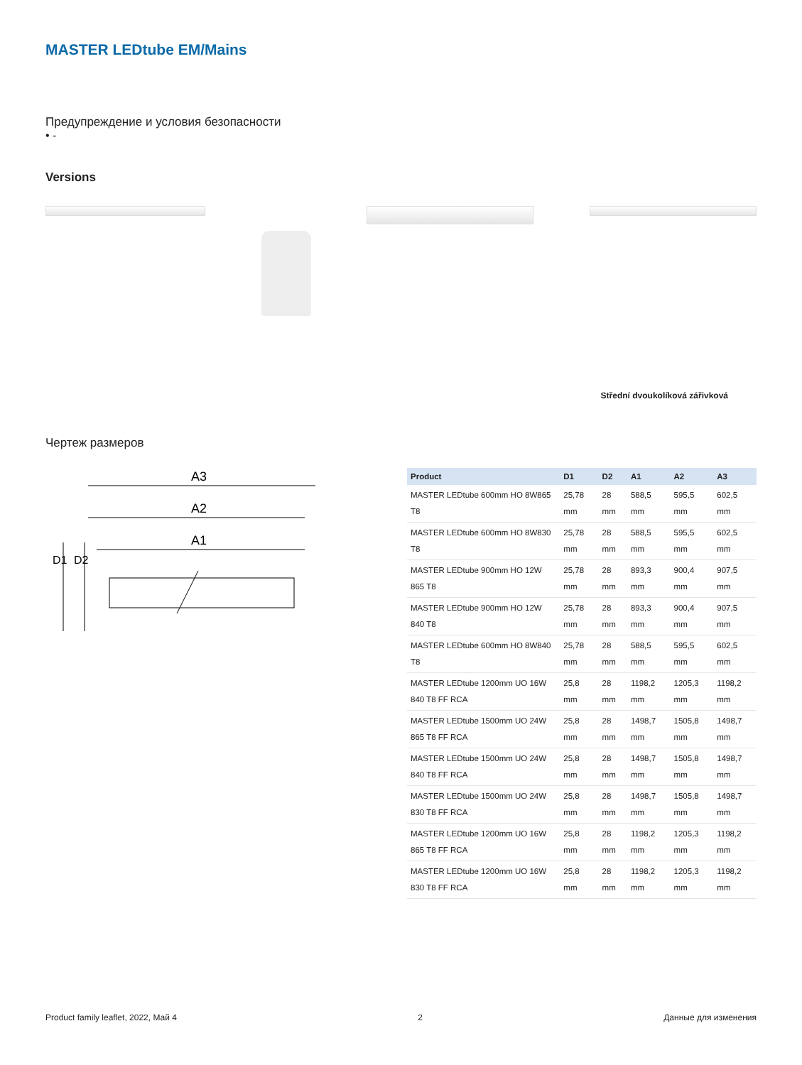MASTER LEDtube EM/Mains
Предупреждение и условия безопасности
• -
Versions
Střední dvoukolíková zářivková
Чертеж размеров
A3
A2
A1
D1
D2
| Product | D1 | D2 | A1 | A2 | A3 |
| --- | --- | --- | --- | --- | --- |
| MASTER LEDtube 600mm HO 8W865 T8 | 25,78 mm | 28 mm | 588,5 mm | 595,5 mm | 602,5 mm |
| MASTER LEDtube 600mm HO 8W830 T8 | 25,78 mm | 28 mm | 588,5 mm | 595,5 mm | 602,5 mm |
| MASTER LEDtube 900mm HO 12W 865 T8 | 25,78 mm | 28 mm | 893,3 mm | 900,4 mm | 907,5 mm |
| MASTER LEDtube 900mm HO 12W 840 T8 | 25,78 mm | 28 mm | 893,3 mm | 900,4 mm | 907,5 mm |
| MASTER LEDtube 600mm HO 8W840 T8 | 25,78 mm | 28 mm | 588,5 mm | 595,5 mm | 602,5 mm |
| MASTER LEDtube 1200mm UO 16W 840 T8 FF RCA | 25,8 mm | 28 mm | 1198,2 mm | 1205,3 mm | 1198,2 mm |
| MASTER LEDtube 1500mm UO 24W 865 T8 FF RCA | 25,8 mm | 28 mm | 1498,7 mm | 1505,8 mm | 1498,7 mm |
| MASTER LEDtube 1500mm UO 24W 840 T8 FF RCA | 25,8 mm | 28 mm | 1498,7 mm | 1505,8 mm | 1498,7 mm |
| MASTER LEDtube 1500mm UO 24W 830 T8 FF RCA | 25,8 mm | 28 mm | 1498,7 mm | 1505,8 mm | 1498,7 mm |
| MASTER LEDtube 1200mm UO 16W 865 T8 FF RCA | 25,8 mm | 28 mm | 1198,2 mm | 1205,3 mm | 1198,2 mm |
| MASTER LEDtube 1200mm UO 16W 830 T8 FF RCA | 25,8 mm | 28 mm | 1198,2 mm | 1205,3 mm | 1198,2 mm |
Product family leaflet, 2022, Май 4 2 Данные для изменения